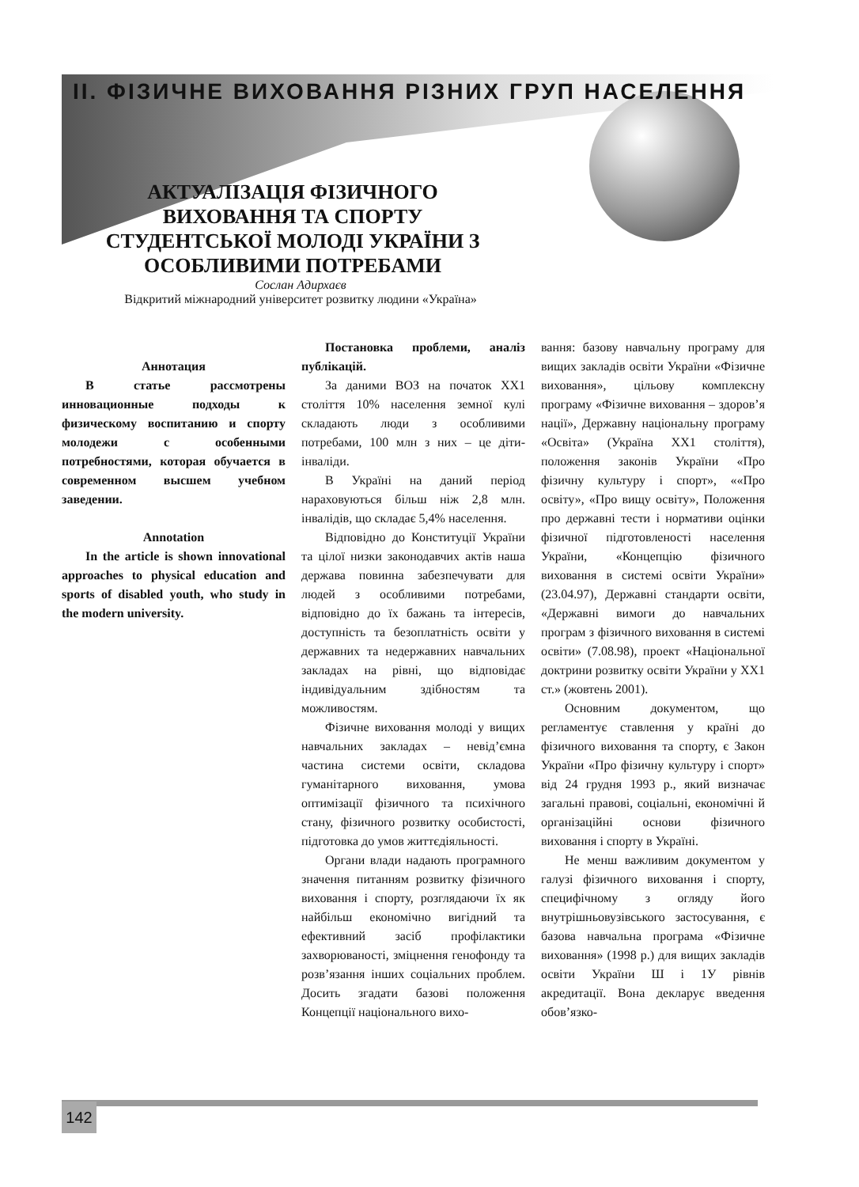ІІ. ФІЗИЧНЕ ВИХОВАННЯ РІЗНИХ ГРУП НАСЕЛЕННЯ
АКТУАЛІЗАЦІЯ ФІЗИЧНОГО ВИХОВАННЯ ТА СПОРТУ СТУДЕНТСЬКОЇ МОЛОДІ УКРАЇНИ З ОСОБЛИВИМИ ПОТРЕБАМИ
Сослан Адирхаєв
Відкритий міжнародний університет розвитку людини «Україна»
Аннотация
В статье рассмотрены инновационные подходы к физическому воспитанию и спорту молодежи с особенными потребностями, которая обучается в современном высшем учебном заведении.
Annotation
In the article is shown innovational approaches to physical education and sports of disabled youth, who study in the modern university.
Постановка проблеми, аналіз публікацій.
За даними ВОЗ на початок ХХ1 століття 10% населення земної кулі складають люди з особливими потребами, 100 млн з них – це діти-інваліди.
В Україні на даний період нараховуються більш ніж 2,8 млн. інвалідів, що складає 5,4% населення.
Відповідно до Конституції України та цілої низки законодавчих актів наша держава повинна забезпечувати для людей з особливими потребами, відповідно до їх бажань та інтересів, доступність та безоплатність освіти у державних та недержавних навчальних закладах на рівні, що відповідає індивідуальним здібностям та можливостям.
Фізичне виховання молоді у вищих навчальних закладах – невід’ємна частина системи освіти, складова гуманітарного виховання, умова оптимізації фізичного та психічного стану, фізичного розвитку особистості, підготовка до умов життєдіяльності.
Органи влади надають програмного значення питанням розвитку фізичного виховання і спорту, розглядаючи їх як найбільш економічно вигідний та ефективний засіб профілактики захворюваності, зміцнення генофонду та розв’язання інших соціальних проблем. Досить згадати базові положення Концепції національного вихо-
вання: базову навчальну програму для вищих закладів освіти України «Фізичне виховання», цільову комплексну програму «Фізичне виховання – здоров’я нації», Державну національну програму «Освіта» (Україна ХХ1 століття), положення законів України «Про фізичну культуру і спорт», ««Про освіту», «Про вищу освіту», Положення про державні тести і нормативи оцінки фізичної підготовленості населення України, «Концепцію фізичного виховання в системі освіти України» (23.04.97), Державні стандарти освіти, «Державні вимоги до навчальних програм з фізичного виховання в системі освіти» (7.08.98), проект «Національної доктрини розвитку освіти України у ХХ1 ст.» (жовтень 2001).
Основним документом, що регламентує ставлення у країні до фізичного виховання та спорту, є Закон України «Про фізичну культуру і спорт» від 24 грудня 1993 р., який визначає загальні правові, соціальні, економічні й організаційні основи фізичного виховання і спорту в Україні.
Не менш важливим документом у галузі фізичного виховання і спорту, специфічному з огляду його внутрішньовузівського застосування, є базова навчальна програма «Фізичне виховання» (1998 р.) для вищих закладів освіти України Ш і 1У рівнів акредитації. Вона декларує введення обов’язко-
142